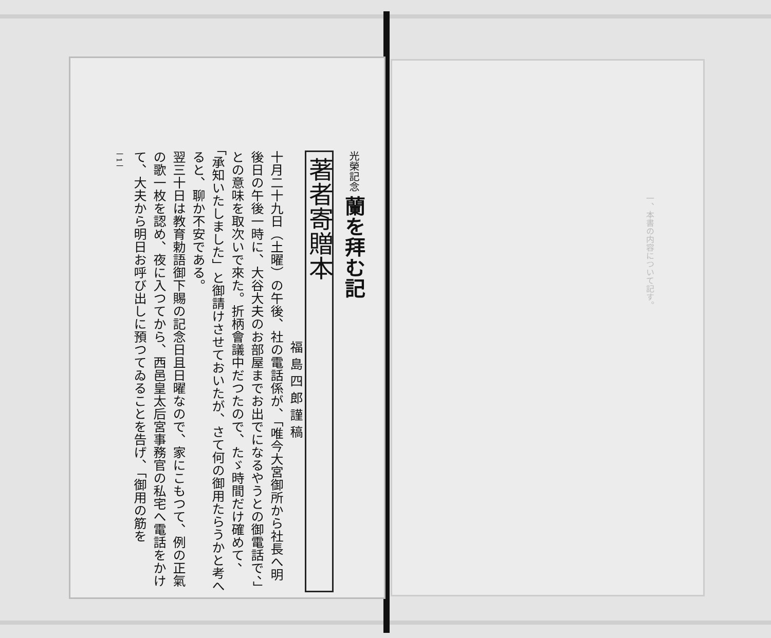一、本書の内容について記す。
光榮記念 蘭を拜む記
著者寄贈本
福 島 四 郎 謹 稿
十月二十九日（土曜）の午後、社の電話係が、「唯今大宮御所から社長へ明後日の午後一時に、大谷大夫のお部屋までお出でになるやうとの御電話で、」との意味を取次いで來た。折柄會議中だつたので、たゞ時間だけ確めて、「承知いたしました」と御請けさせておいたが、さて何の御用たらうかと考へると、聊か不安である。
翌三十日は教育勅語御下賜の記念日且日曜なので、家にこもつて、例の正氣の歌一枚を認め、夜に入つてから、西邑皇太后宮事務官の私宅へ電話をかけて、大夫から明日お呼び出しに預つてゐることを告げ、「御用の筋を
一1一